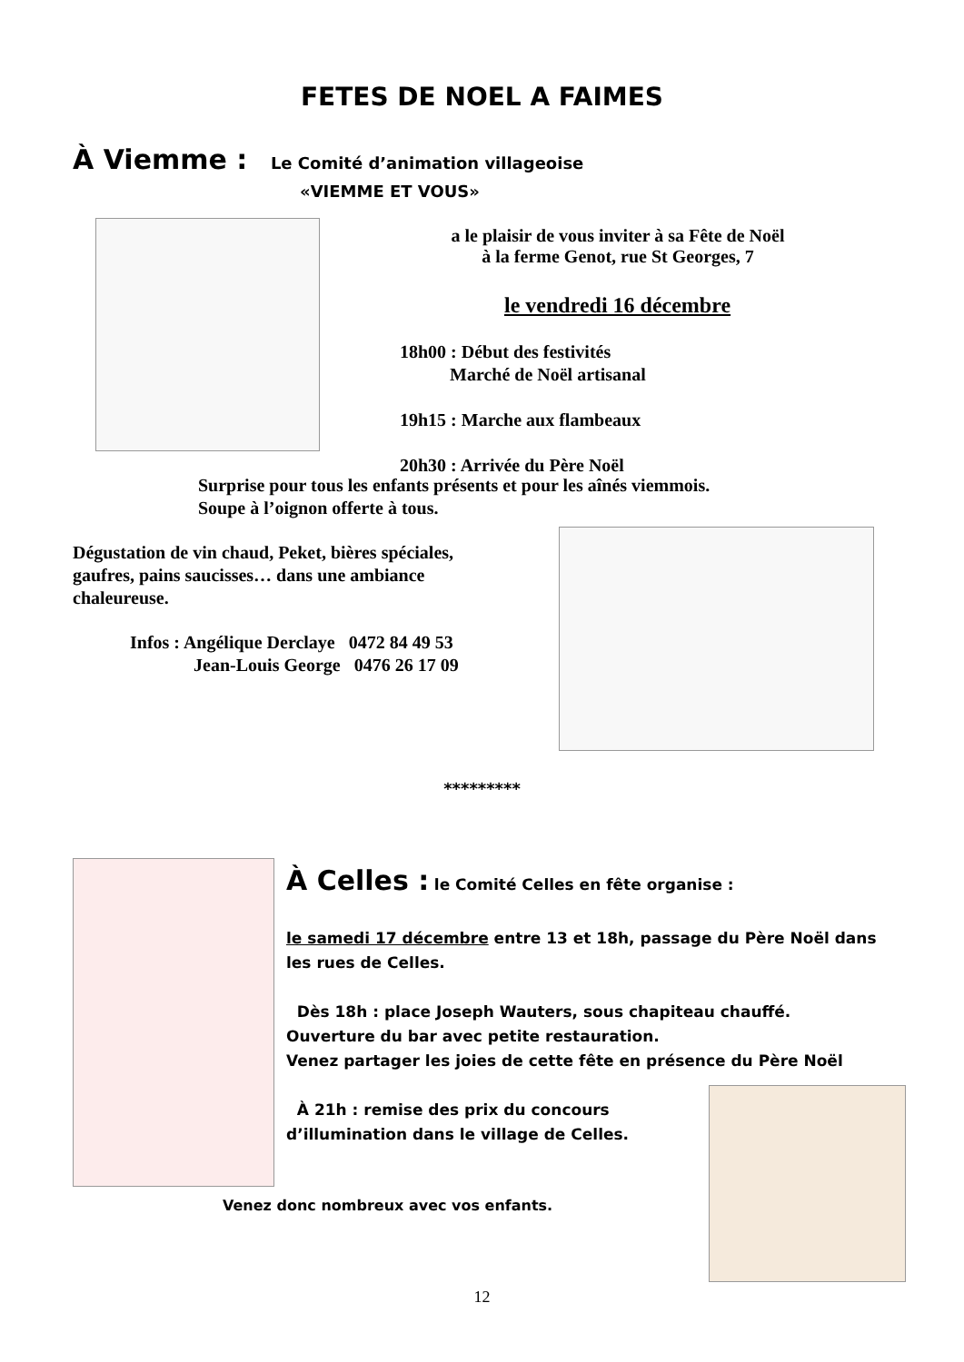FETES DE NOEL A FAIMES
À Viemme : Le Comité d’animation villageoise
«VIEMME ET VOUS»
a le plaisir de vous inviter à sa Fête de Noël
à la ferme Genot, rue St Georges, 7
le vendredi 16 décembre
18h00 : Début des festivités
Marché de Noël artisanal
19h15 : Marche aux flambeaux
20h30 : Arrivée du Père Noël
Surprise pour tous les enfants présents et pour les aînés viemmois.
Soupe à l’oignon offerte à tous.
Dégustation de vin chaud, Peket, bières spéciales, gaufres, pains saucisses… dans une ambiance chaleureuse.
Infos : Angélique Derclaye 0472 84 49 53
Jean-Louis George 0476 26 17 09
*********
À Celles : le Comité Celles en fête organise :
le samedi 17 décembre entre 13 et 18h, passage du Père Noël dans les rues de Celles.
Dès 18h : place Joseph Wauters, sous chapiteau chauffé.
Ouverture du bar avec petite restauration.
Venez partager les joies de cette fête en présence du Père Noël
À 21h : remise des prix du concours
d’illumination dans le village de Celles.
Venez donc nombreux avec vos enfants.
12